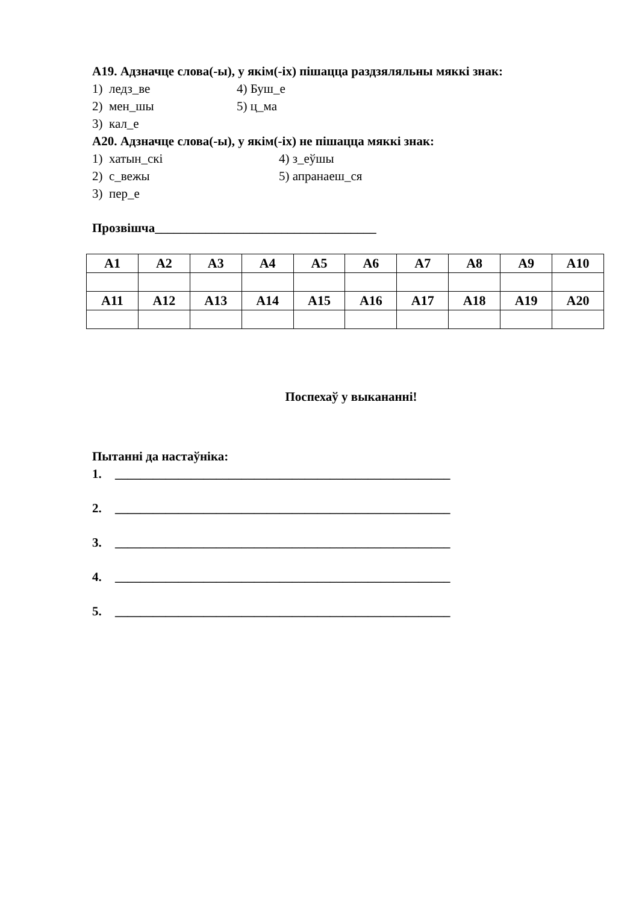А19. Адзначце слова(-ы), у якім(-іх) пішацца раздзяляльны мяккі знак:
1) ледз_ве 4) Буш_е
2) мен_шы 5) ц_ма
3) кал_е
А20. Адзначце слова(-ы), у якім(-іх) не пішацца мяккі знак:
1) хатын_скі 4) з_еўшы
2) с_вежы 5) апранаеш_ся
3) пер_е
Прозвішча___________________________________
| А1 | А2 | А3 | А4 | А5 | А6 | А7 | А8 | А9 | А10 |
| --- | --- | --- | --- | --- | --- | --- | --- | --- | --- |
| А11 | А12 | А13 | А14 | А15 | А16 | А17 | А18 | А19 | А20 |
Поспехаў у выкананні!
Пытанні да настаўніка:
1. _____________________________________________________
2. _____________________________________________________
3. _____________________________________________________
4. _____________________________________________________
5. _____________________________________________________